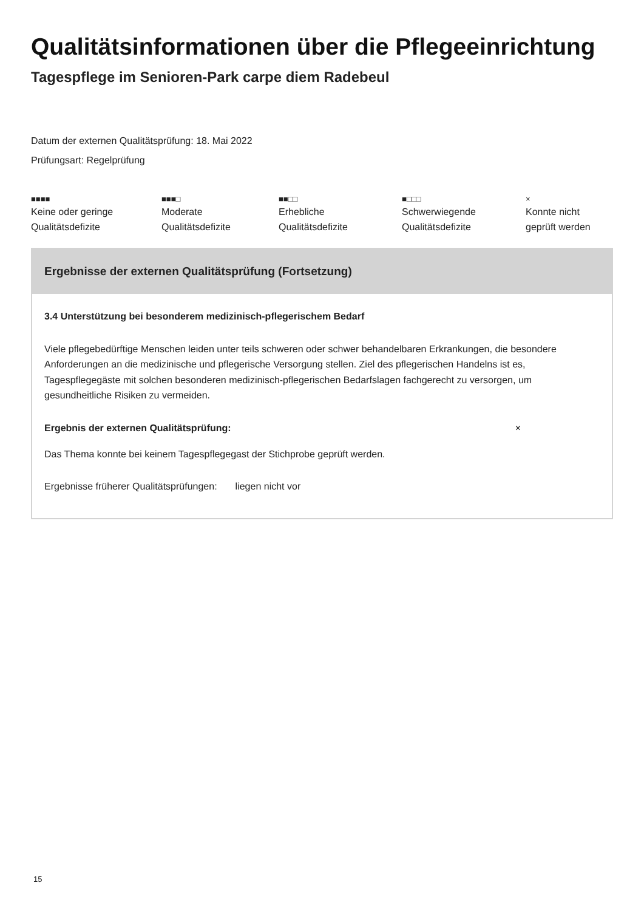Qualitätsinformationen über die Pflegeeinrichtung
Tagespflege im Senioren-Park carpe diem Radebeul
Datum der externen Qualitätsprüfung: 18. Mai 2022
Prüfungsart: Regelprüfung
■■■■
Keine oder geringe
Qualitätsdefizite
■■■□
Moderate
Qualitätsdefizite
■■□□
Erhebliche
Qualitätsdefizite
■□□□
Schwerwiegende
Qualitätsdefizite
×
Konnte nicht
geprüft werden
Ergebnisse der externen Qualitätsprüfung (Fortsetzung)
3.4 Unterstützung bei besonderem medizinisch-pflegerischem Bedarf
Viele pflegebedürftige Menschen leiden unter teils schweren oder schwer behandelbaren Erkrankungen, die besondere Anforderungen an die medizinische und pflegerische Versorgung stellen. Ziel des pflegerischen Handelns ist es, Tagespflegegäste mit solchen besonderen medizinisch-pflegerischen Bedarfslagen fachgerecht zu versorgen, um gesundheitliche Risiken zu vermeiden.
Ergebnis der externen Qualitätsprüfung: ×
Das Thema konnte bei keinem Tagespflegegast der Stichprobe geprüft werden.
Ergebnisse früherer Qualitätsprüfungen: liegen nicht vor
15